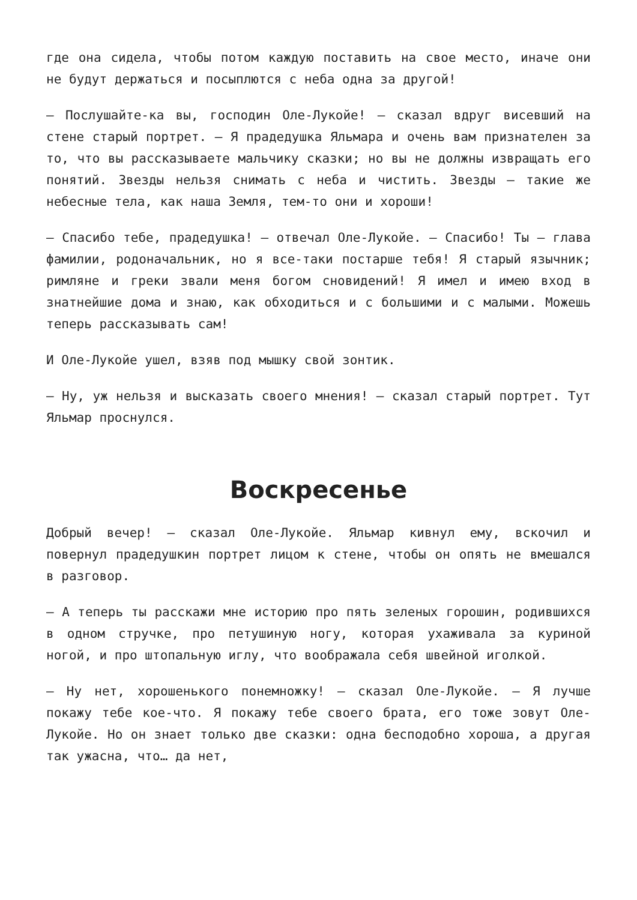где она сидела, чтобы потом каждую поставить на свое место, иначе они не будут держаться и посыплются с неба одна за другой!
— Послушайте-ка вы, господин Оле-Лукойе! — сказал вдруг висевший на стене старый портрет. — Я прадедушка Яльмара и очень вам признателен за то, что вы рассказываете мальчику сказки; но вы не должны извращать его понятий. Звезды нельзя снимать с неба и чистить. Звезды — такие же небесные тела, как наша Земля, тем-то они и хороши!
— Спасибо тебе, прадедушка! — отвечал Оле-Лукойе. — Спасибо! Ты — глава фамилии, родоначальник, но я все-таки постарше тебя! Я старый язычник; римляне и греки звали меня богом сновидений! Я имел и имею вход в знатнейшие дома и знаю, как обходиться и с большими и с малыми. Можешь теперь рассказывать сам!
И Оле-Лукойе ушел, взяв под мышку свой зонтик.
— Ну, уж нельзя и высказать своего мнения! — сказал старый портрет. Тут Яльмар проснулся.
Воскресенье
Добрый вечер! — сказал Оле-Лукойе. Яльмар кивнул ему, вскочил и повернул прадедушкин портрет лицом к стене, чтобы он опять не вмешался в разговор.
— А теперь ты расскажи мне историю про пять зеленых горошин, родившихся в одном стручке, про петушиную ногу, которая ухаживала за куриной ногой, и про штопальную иглу, что воображала себя швейной иголкой.
— Ну нет, хорошенького понемножку! — сказал Оле-Лукойе. — Я лучше покажу тебе кое-что. Я покажу тебе своего брата, его тоже зовут Оле-Лукойе. Но он знает только две сказки: одна бесподобно хороша, а другая так ужасна, что… да нет,